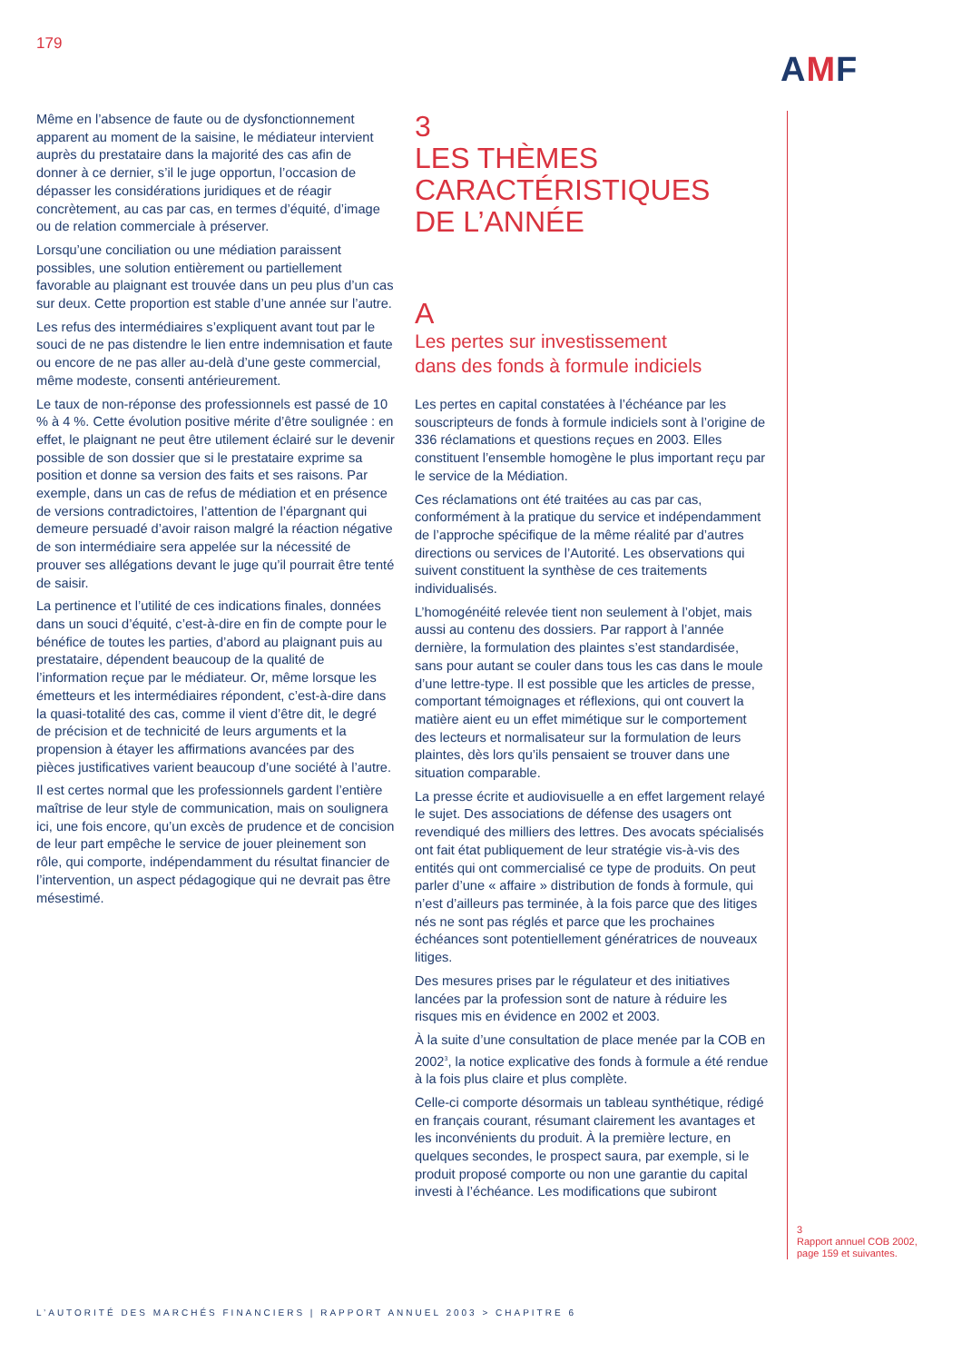179
AMF
Même en l’absence de faute ou de dysfonctionnement apparent au moment de la saisine, le médiateur intervient auprès du prestataire dans la majorité des cas afin de donner à ce dernier, s’il le juge opportun, l’occasion de dépasser les considérations juridiques et de réagir concrètement, au cas par cas, en termes d’équité, d’image ou de relation commerciale à préserver.
Lorsqu’une conciliation ou une médiation paraissent possibles, une solution entièrement ou partiellement favorable au plaignant est trouvée dans un peu plus d’un cas sur deux. Cette proportion est stable d’une année sur l’autre.
Les refus des intermédiaires s’expliquent avant tout par le souci de ne pas distendre le lien entre indemnisation et faute ou encore de ne pas aller au-delà d’une geste commercial, même modeste, consenti antérieurement.
Le taux de non-réponse des professionnels est passé de 10 % à 4 %. Cette évolution positive mérite d’être soulignée : en effet, le plaignant ne peut être utilement éclairé sur le devenir possible de son dossier que si le prestataire exprime sa position et donne sa version des faits et ses raisons. Par exemple, dans un cas de refus de médiation et en présence de versions contradictoires, l’attention de l’épargnant qui demeure persuadé d’avoir raison malgré la réaction négative de son intermédiaire sera appelée sur la nécessité de prouver ses allégations devant le juge qu’il pourrait être tenté de saisir.
La pertinence et l’utilité de ces indications finales, données dans un souci d’équité, c’est-à-dire en fin de compte pour le bénéfice de toutes les parties, d’abord au plaignant puis au prestataire, dépendent beaucoup de la qualité de l’information reçue par le médiateur. Or, même lorsque les émetteurs et les intermédiaires répondent, c’est-à-dire dans la quasi-totalité des cas, comme il vient d’être dit, le degré de précision et de technicité de leurs arguments et la propension à étayer les affirmations avancées par des pièces justificatives varient beaucoup d’une société à l’autre.
Il est certes normal que les professionnels gardent l’entière maîtrise de leur style de communication, mais on soulignera ici, une fois encore, qu’un excès de prudence et de concision de leur part empêche le service de jouer pleinement son rôle, qui comporte, indépendamment du résultat financier de l’intervention, un aspect pédagogique qui ne devrait pas être mésestimé.
3
LES THÈMES
CARACTÉRISTIQUES
DE L’ANNÉE
A
Les pertes sur investissement
dans des fonds à formule indiciels
Les pertes en capital constatées à l’échéance par les souscripteurs de fonds à formule indiciels sont à l’origine de 336 réclamations et questions reçues en 2003. Elles constituent l’ensemble homogène le plus important reçu par le service de la Médiation.
Ces réclamations ont été traitées au cas par cas, conformément à la pratique du service et indépendamment de l’approche spécifique de la même réalité par d’autres directions ou services de l’Autorité. Les observations qui suivent constituent la synthèse de ces traitements individualisés.
L’homogénéité relevée tient non seulement à l’objet, mais aussi au contenu des dossiers. Par rapport à l’année dernière, la formulation des plaintes s’est standardisée, sans pour autant se couler dans tous les cas dans le moule d’une lettre-type. Il est possible que les articles de presse, comportant témoignages et réflexions, qui ont couvert la matière aient eu un effet mimétique sur le comportement des lecteurs et normalisateur sur la formulation de leurs plaintes, dès lors qu’ils pensaient se trouver dans une situation comparable.
La presse écrite et audiovisuelle a en effet largement relayé le sujet. Des associations de défense des usagers ont revendiqué des milliers des lettres. Des avocats spécialisés ont fait état publiquement de leur stratégie vis-à-vis des entités qui ont commercialisé ce type de produits. On peut parler d’une « affaire » distribution de fonds à formule, qui n’est d’ailleurs pas terminée, à la fois parce que des litiges nés ne sont pas réglés et parce que les prochaines échéances sont potentiellement génératrices de nouveaux litiges.
Des mesures prises par le régulateur et des initiatives lancées par la profession sont de nature à réduire les risques mis en évidence en 2002 et 2003.
À la suite d’une consultation de place menée par la COB en 2002<sup>3</sup>, la notice explicative des fonds à formule a été rendue à la fois plus claire et plus complète.
Celle-ci comporte désormais un tableau synthétique, rédigé en français courant, résumant clairement les avantages et les inconvénients du produit. À la première lecture, en quelques secondes, le prospect saura, par exemple, si le produit proposé comporte ou non une garantie du capital investi à l’échéance. Les modifications que subiront
3
Rapport annuel COB 2002, page 159 et suivantes.
L’AUTORITÉ DES MARCHÉS FINANCIERS | RAPPORT ANNUEL 2003 > CHAPITRE 6